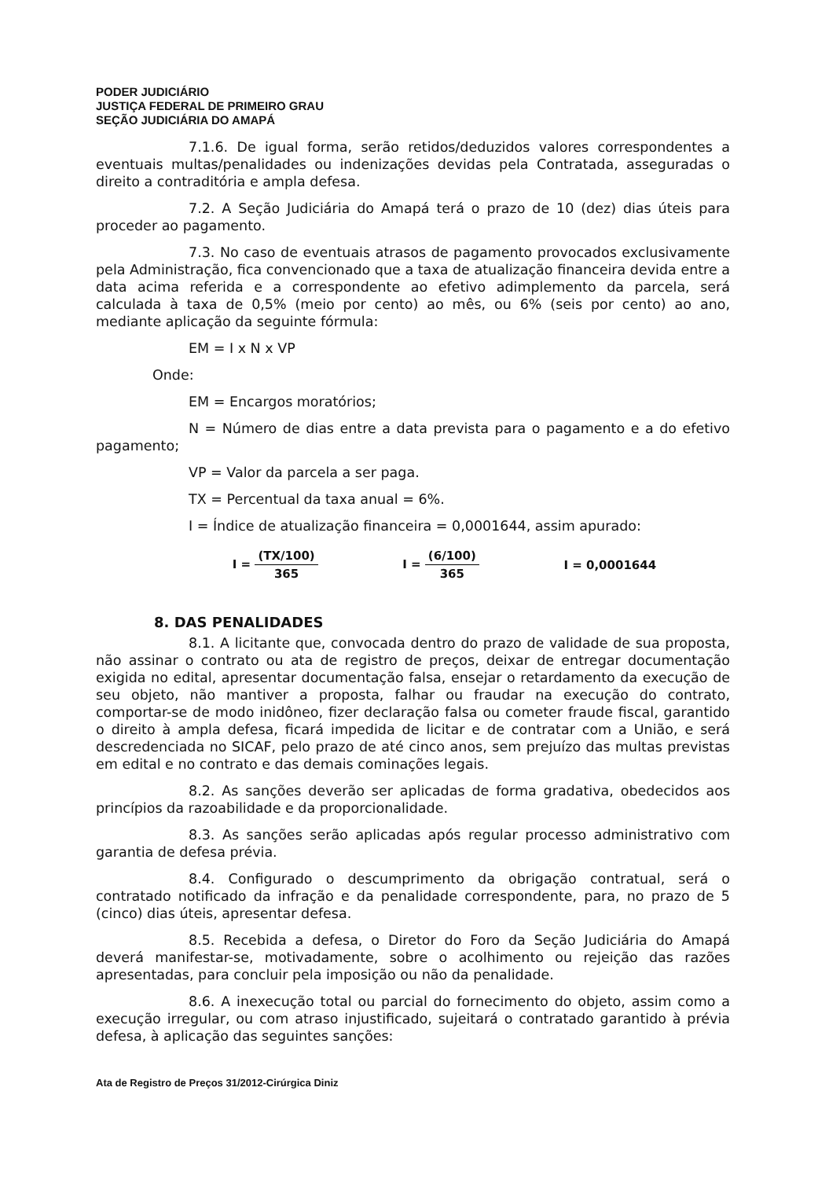PODER JUDICIÁRIO
JUSTIÇA FEDERAL DE PRIMEIRO GRAU
SEÇÃO JUDICIÁRIA DO AMAPÁ
7.1.6. De igual forma, serão retidos/deduzidos valores correspondentes a eventuais multas/penalidades ou indenizações devidas pela Contratada, asseguradas o direito a contraditória e ampla defesa.
7.2. A Seção Judiciária do Amapá terá o prazo de 10 (dez) dias úteis para proceder ao pagamento.
7.3. No caso de eventuais atrasos de pagamento provocados exclusivamente pela Administração, fica convencionado que a taxa de atualização financeira devida entre a data acima referida e a correspondente ao efetivo adimplemento da parcela, será calculada à taxa de 0,5% (meio por cento) ao mês, ou 6% (seis por cento) ao ano, mediante aplicação da seguinte fórmula:
EM = I x N x VP
Onde:
EM = Encargos moratórios;
N = Número de dias entre a data prevista para o pagamento e a do efetivo pagamento;
VP = Valor da parcela a ser paga.
TX = Percentual da taxa anual = 6%.
I = Índice de atualização financeira = 0,0001644, assim apurado:
I = (TX/100) 365 I = (6/100) 365 I = 0,0001644
8. DAS PENALIDADES
8.1. A licitante que, convocada dentro do prazo de validade de sua proposta, não assinar o contrato ou ata de registro de preços, deixar de entregar documentação exigida no edital, apresentar documentação falsa, ensejar o retardamento da execução de seu objeto, não mantiver a proposta, falhar ou fraudar na execução do contrato, comportar-se de modo inidôneo, fizer declaração falsa ou cometer fraude fiscal, garantido o direito à ampla defesa, ficará impedida de licitar e de contratar com a União, e será descredenciada no SICAF, pelo prazo de até cinco anos, sem prejuízo das multas previstas em edital e no contrato e das demais cominações legais.
8.2. As sanções deverão ser aplicadas de forma gradativa, obedecidos aos princípios da razoabilidade e da proporcionalidade.
8.3. As sanções serão aplicadas após regular processo administrativo com garantia de defesa prévia.
8.4. Configurado o descumprimento da obrigação contratual, será o contratado notificado da infração e da penalidade correspondente, para, no prazo de 5 (cinco) dias úteis, apresentar defesa.
8.5. Recebida a defesa, o Diretor do Foro da Seção Judiciária do Amapá deverá manifestar-se, motivadamente, sobre o acolhimento ou rejeição das razões apresentadas, para concluir pela imposição ou não da penalidade.
8.6. A inexecução total ou parcial do fornecimento do objeto, assim como a execução irregular, ou com atraso injustificado, sujeitará o contratado garantido à prévia defesa, à aplicação das seguintes sanções:
Ata de Registro de Preços 31/2012-Cirúrgica Diniz